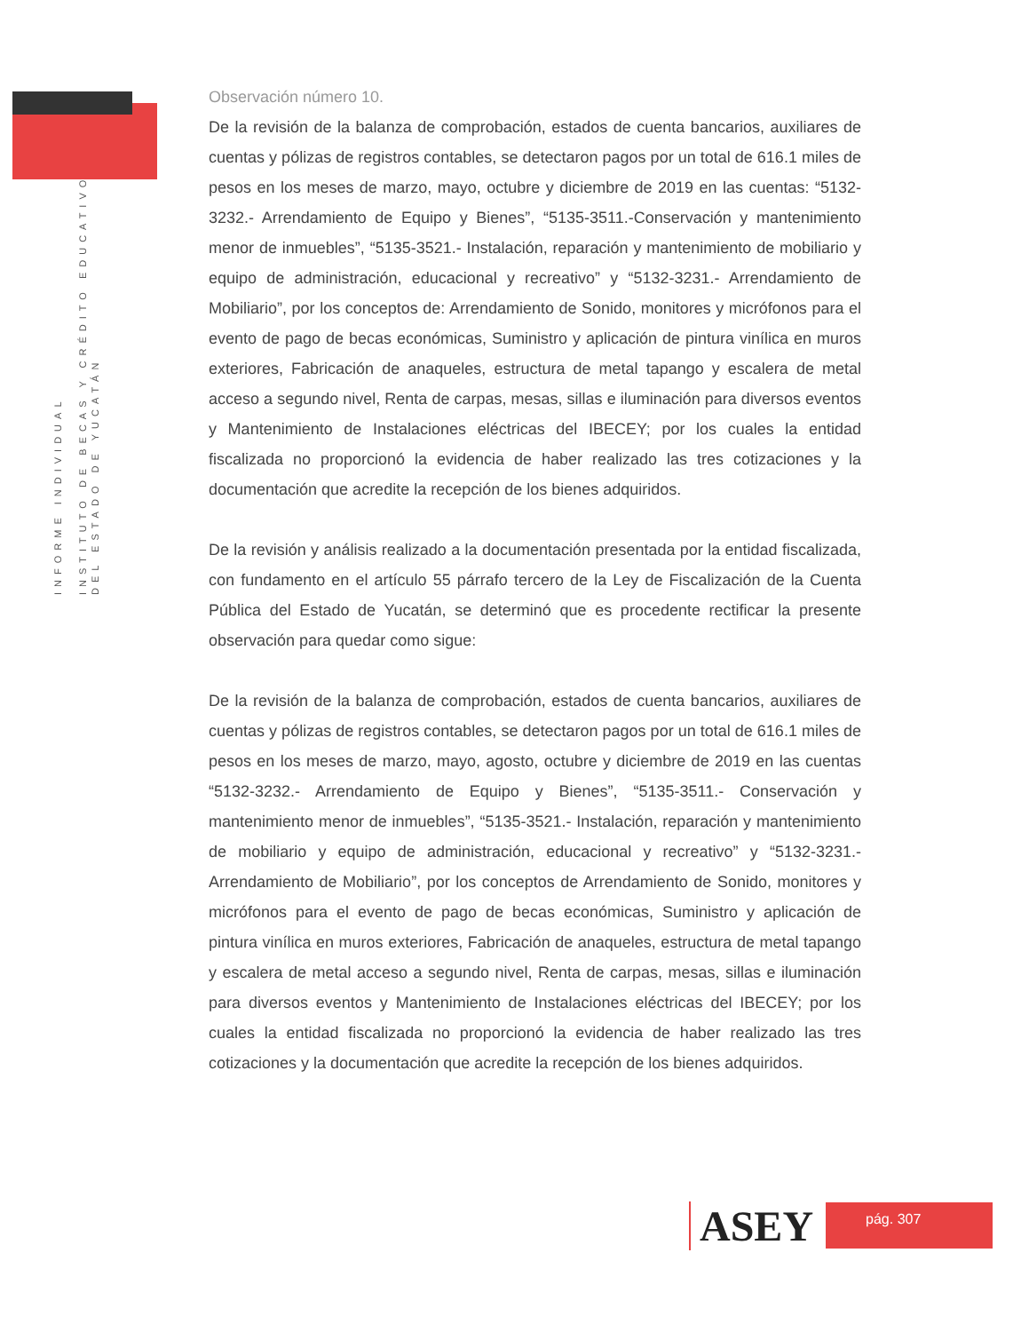INFORME INDIVIDUAL
INSTITUTO DE BECAS Y CRÉDITO EDUCATIVO
DEL ESTADO DE YUCATÁN
Observación número 10.
De la revisión de la balanza de comprobación, estados de cuenta bancarios, auxiliares de cuentas y pólizas de registros contables, se detectaron pagos por un total de 616.1 miles de pesos en los meses de marzo, mayo, octubre y diciembre de 2019 en las cuentas: “5132-3232.- Arrendamiento de Equipo y Bienes”, “5135-3511.-Conservación y mantenimiento menor de inmuebles”, “5135-3521.- Instalación, reparación y mantenimiento de mobiliario y equipo de administración, educacional y recreativo” y “5132-3231.- Arrendamiento de Mobiliario”, por los conceptos de: Arrendamiento de Sonido, monitores y micrófonos para el evento de pago de becas económicas, Suministro y aplicación de pintura vinílica en muros exteriores, Fabricación de anaqueles, estructura de metal tapango y escalera de metal acceso a segundo nivel, Renta de carpas, mesas, sillas e iluminación para diversos eventos y Mantenimiento de Instalaciones eléctricas del IBECEY; por los cuales la entidad fiscalizada no proporcionó la evidencia de haber realizado las tres cotizaciones y la documentación que acredite la recepción de los bienes adquiridos.
De la revisión y análisis realizado a la documentación presentada por la entidad fiscalizada, con fundamento en el artículo 55 párrafo tercero de la Ley de Fiscalización de la Cuenta Pública del Estado de Yucatán, se determinó que es procedente rectificar la presente observación para quedar como sigue:
De la revisión de la balanza de comprobación, estados de cuenta bancarios, auxiliares de cuentas y pólizas de registros contables, se detectaron pagos por un total de 616.1 miles de pesos en los meses de marzo, mayo, agosto, octubre y diciembre de 2019 en las cuentas “5132-3232.- Arrendamiento de Equipo y Bienes”, “5135-3511.- Conservación y mantenimiento menor de inmuebles”, “5135-3521.- Instalación, reparación y mantenimiento de mobiliario y equipo de administración, educacional y recreativo” y “5132-3231.- Arrendamiento de Mobiliario”, por los conceptos de Arrendamiento de Sonido, monitores y micrófonos para el evento de pago de becas económicas, Suministro y aplicación de pintura vinílica en muros exteriores, Fabricación de anaqueles, estructura de metal tapango y escalera de metal acceso a segundo nivel, Renta de carpas, mesas, sillas e iluminación para diversos eventos y Mantenimiento de Instalaciones eléctricas del IBECEY; por los cuales la entidad fiscalizada no proporcionó la evidencia de haber realizado las tres cotizaciones y la documentación que acredite la recepción de los bienes adquiridos.
ASEY
pág. 307